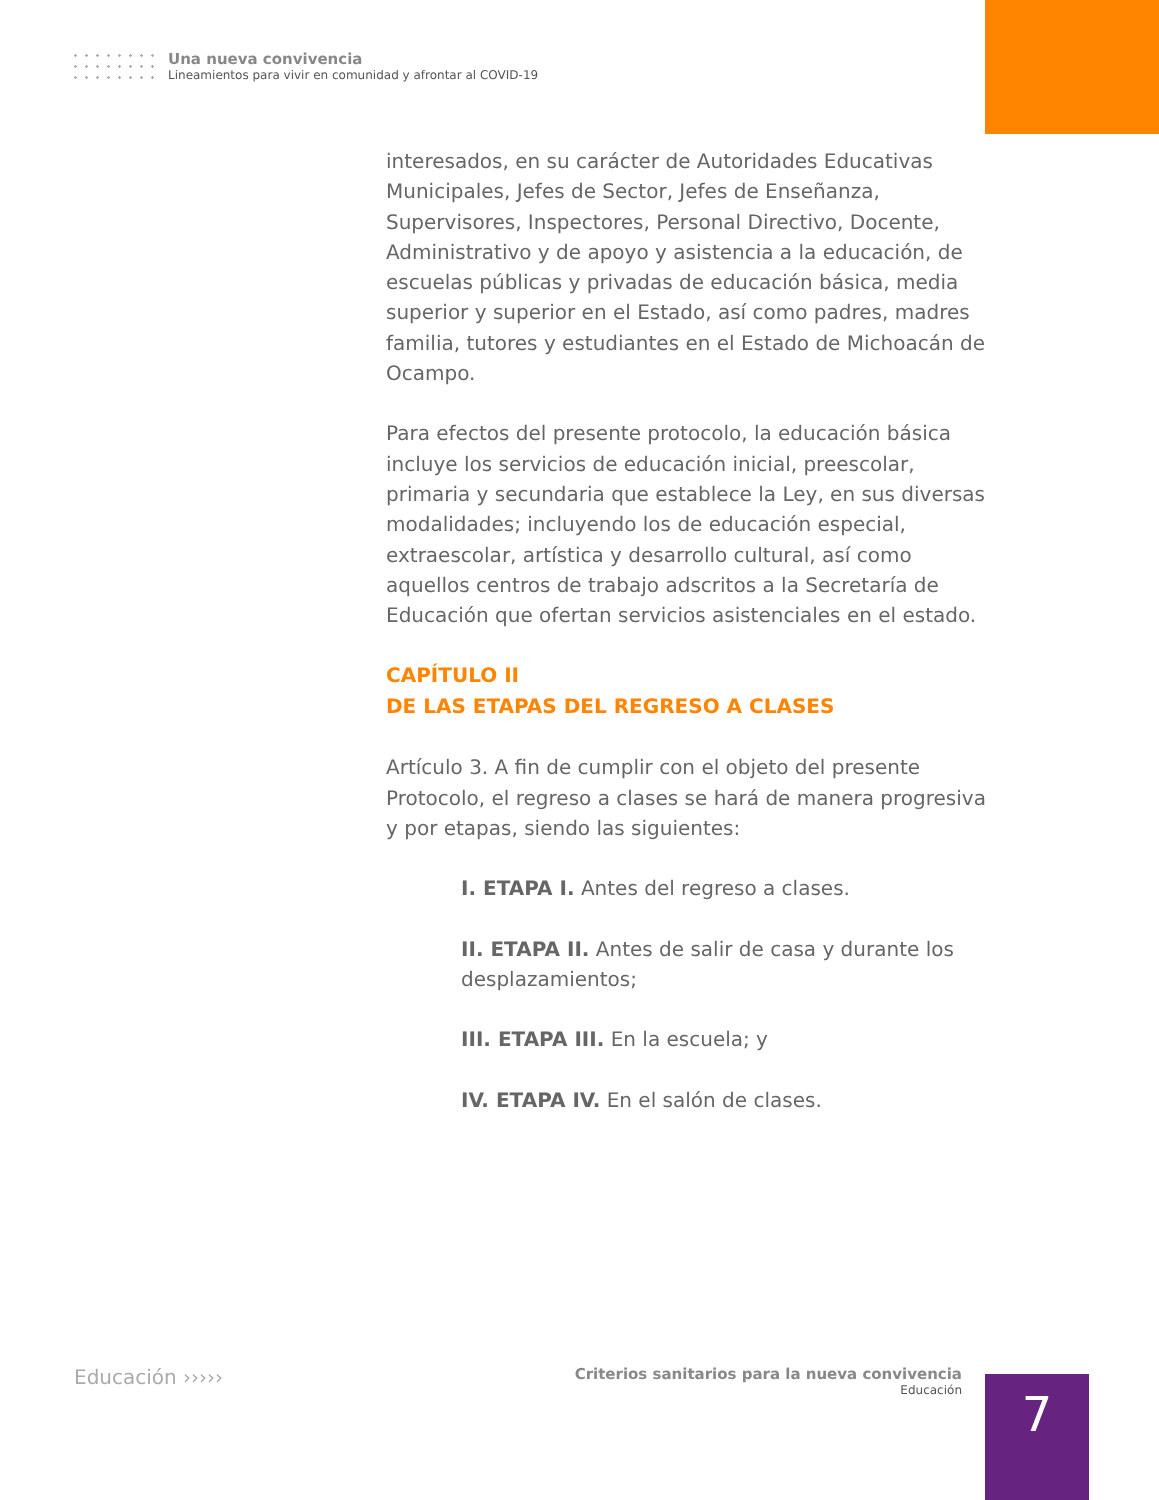Una nueva convivencia
Lineamientos para vivir en comunidad y afrontar al COVID-19
interesados, en su carácter de Autoridades Educativas Municipales, Jefes de Sector, Jefes de Enseñanza, Supervisores, Inspectores, Personal Directivo, Docente, Administrativo y de apoyo y asistencia a la educación, de escuelas públicas y privadas de educación básica, media superior y superior en el Estado, así como padres, madres familia, tutores y estudiantes en el Estado de Michoacán de Ocampo.
Para efectos del presente protocolo, la educación básica incluye los servicios de educación inicial, preescolar, primaria y secundaria que establece la Ley, en sus diversas modalidades; incluyendo los de educación especial, extraescolar, artística y desarrollo cultural, así como aquellos centros de trabajo adscritos a la Secretaría de Educación que ofertan servicios asistenciales en el estado.
CAPÍTULO II
DE LAS ETAPAS DEL REGRESO A CLASES
Artículo 3. A fin de cumplir con el objeto del presente Protocolo, el regreso a clases se hará de manera progresiva y por etapas, siendo las siguientes:
I. ETAPA I. Antes del regreso a clases.
II. ETAPA II. Antes de salir de casa y durante los desplazamientos;
III. ETAPA III. En la escuela; y
IV. ETAPA IV. En el salón de clases.
Educación ›››››
Criterios sanitarios para la nueva convivencia
Educación
7